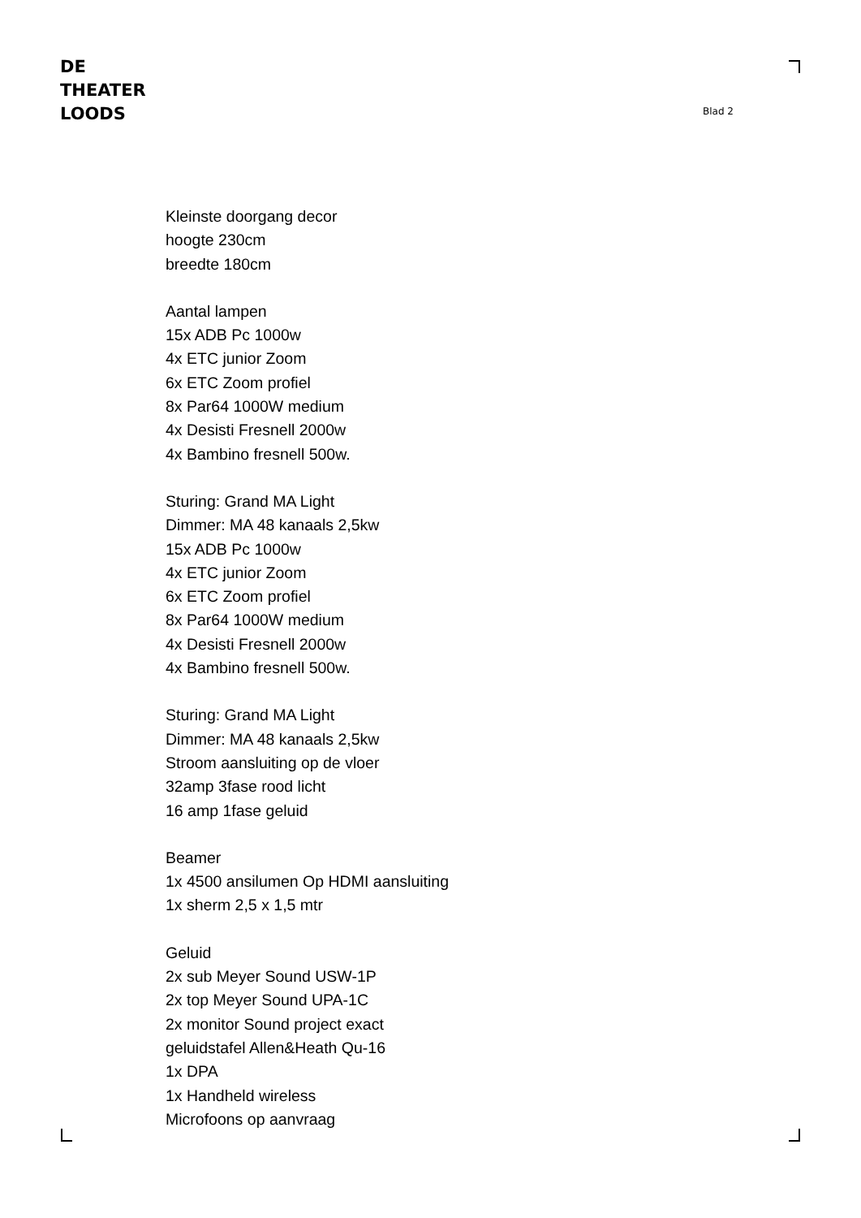DE
THEATER
LOODS
Blad 2
Kleinste doorgang decor
hoogte 230cm
breedte 180cm
Aantal lampen
15x ADB Pc 1000w
4x ETC junior Zoom
6x ETC Zoom profiel
8x Par64 1000W medium
4x Desisti Fresnell 2000w
4x Bambino fresnell 500w.
Sturing: Grand MA Light
Dimmer: MA 48 kanaals 2,5kw
15x ADB Pc 1000w
4x ETC junior Zoom
6x ETC Zoom profiel
8x Par64 1000W medium
4x Desisti Fresnell 2000w
4x Bambino fresnell 500w.
Sturing: Grand MA Light
Dimmer: MA 48 kanaals 2,5kw
Stroom aansluiting op de vloer
32amp 3fase rood licht
16 amp 1fase geluid
Beamer
1x 4500 ansilumen Op HDMI aansluiting
1x sherm 2,5 x 1,5 mtr
Geluid
2x sub Meyer Sound USW-1P
2x top Meyer Sound UPA-1C
2x monitor Sound project exact
geluidstafel Allen&Heath Qu-16
1x DPA
1x Handheld wireless
Microfoons op aanvraag